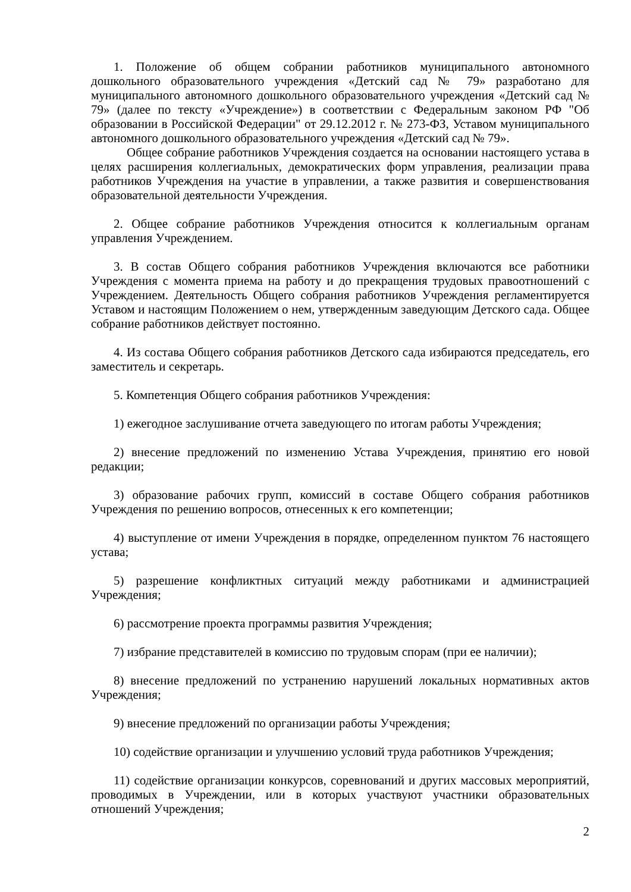1. Положение об общем собрании работников муниципального автономного дошкольного образовательного учреждения «Детский сад № 79» разработано для муниципального автономного дошкольного образовательного учреждения «Детский сад № 79» (далее по тексту «Учреждение») в соответствии с Федеральным законом РФ "Об образовании в Российской Федерации" от 29.12.2012 г. № 273-ФЗ, Уставом муниципального автономного дошкольного образовательного учреждения «Детский сад № 79».
Общее собрание работников Учреждения создается на основании настоящего устава в целях расширения коллегиальных, демократических форм управления, реализации права работников Учреждения на участие в управлении, а также развития и совершенствования образовательной деятельности Учреждения.
2. Общее собрание работников Учреждения относится к коллегиальным органам управления Учреждением.
3. В состав Общего собрания работников Учреждения включаются все работники Учреждения с момента приема на работу и до прекращения трудовых правоотношений с Учреждением. Деятельность Общего собрания работников Учреждения регламентируется Уставом и настоящим Положением о нем, утвержденным заведующим Детского сада. Общее собрание работников действует постоянно.
4. Из состава Общего собрания работников Детского сада избираются председатель, его заместитель и секретарь.
5. Компетенция Общего собрания работников Учреждения:
1) ежегодное заслушивание отчета заведующего по итогам работы Учреждения;
2) внесение предложений по изменению Устава Учреждения, принятию его новой редакции;
3) образование рабочих групп, комиссий в составе Общего собрания работников Учреждения по решению вопросов, отнесенных к его компетенции;
4) выступление от имени Учреждения в порядке, определенном пунктом 76 настоящего устава;
5) разрешение конфликтных ситуаций между работниками и администрацией Учреждения;
6) рассмотрение проекта программы развития Учреждения;
7) избрание представителей в комиссию по трудовым спорам (при ее наличии);
8) внесение предложений по устранению нарушений локальных нормативных актов Учреждения;
9) внесение предложений по организации работы Учреждения;
10) содействие организации и улучшению условий труда работников Учреждения;
11) содействие организации конкурсов, соревнований и других массовых мероприятий, проводимых в Учреждении, или в которых участвуют участники образовательных отношений Учреждения;
2